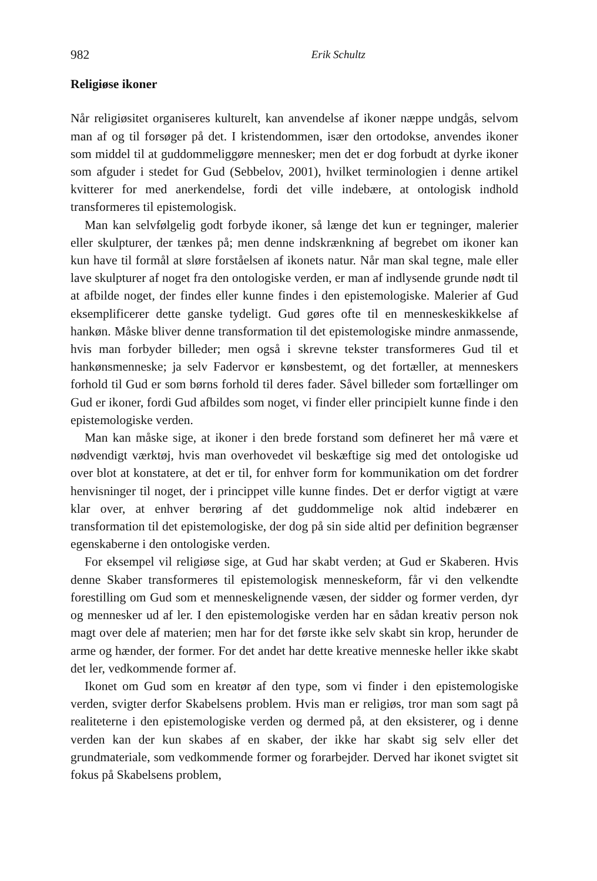982 Erik Schultz
Religiøse ikoner
Når religiøsitet organiseres kulturelt, kan anvendelse af ikoner næppe undgås, selvom man af og til forsøger på det. I kristendommen, især den ortodokse, anvendes ikoner som middel til at guddommeliggøre mennesker; men det er dog forbudt at dyrke ikoner som afguder i stedet for Gud (Sebbelov, 2001), hvilket terminologien i denne artikel kvitterer for med anerkendelse, fordi det ville indebære, at ontologisk indhold transformeres til epistemologisk.
Man kan selvfølgelig godt forbyde ikoner, så længe det kun er tegninger, malerier eller skulpturer, der tænkes på; men denne indskrænkning af begrebet om ikoner kan kun have til formål at sløre forståelsen af ikonets natur. Når man skal tegne, male eller lave skulpturer af noget fra den ontologiske verden, er man af indlysende grunde nødt til at afbilde noget, der findes eller kunne findes i den epistemologiske. Malerier af Gud eksemplificerer dette ganske tydeligt. Gud gøres ofte til en menneskeskikkelse af hankøn. Måske bliver denne transformation til det epistemologiske mindre anmassende, hvis man forbyder billeder; men også i skrevne tekster transformeres Gud til et hankønsmenneske; ja selv Fadervor er kønsbestemt, og det fortæller, at menneskers forhold til Gud er som børns forhold til deres fader. Såvel billeder som fortællinger om Gud er ikoner, fordi Gud afbildes som noget, vi finder eller principielt kunne finde i den epistemologiske verden.
Man kan måske sige, at ikoner i den brede forstand som defineret her må være et nødvendigt værktøj, hvis man overhovedet vil beskæftige sig med det ontologiske ud over blot at konstatere, at det er til, for enhver form for kommunikation om det fordrer henvisninger til noget, der i princippet ville kunne findes. Det er derfor vigtigt at være klar over, at enhver berøring af det guddommelige nok altid indebærer en transformation til det epistemologiske, der dog på sin side altid per definition begrænser egenskaberne i den ontologiske verden.
For eksempel vil religiøse sige, at Gud har skabt verden; at Gud er Skaberen. Hvis denne Skaber transformeres til epistemologisk menneskeform, får vi den velkendte forestilling om Gud som et menneskelignende væsen, der sidder og former verden, dyr og mennesker ud af ler. I den epistemologiske verden har en sådan kreativ person nok magt over dele af materien; men har for det første ikke selv skabt sin krop, herunder de arme og hænder, der former. For det andet har dette kreative menneske heller ikke skabt det ler, vedkommende former af.
Ikonet om Gud som en kreatør af den type, som vi finder i den epistemologiske verden, svigter derfor Skabelsens problem. Hvis man er religiøs, tror man som sagt på realiteterne i den epistemologiske verden og dermed på, at den eksisterer, og i denne verden kan der kun skabes af en skaber, der ikke har skabt sig selv eller det grundmateriale, som vedkommende former og forarbejder. Derved har ikonet svigtet sit fokus på Skabelsens problem,